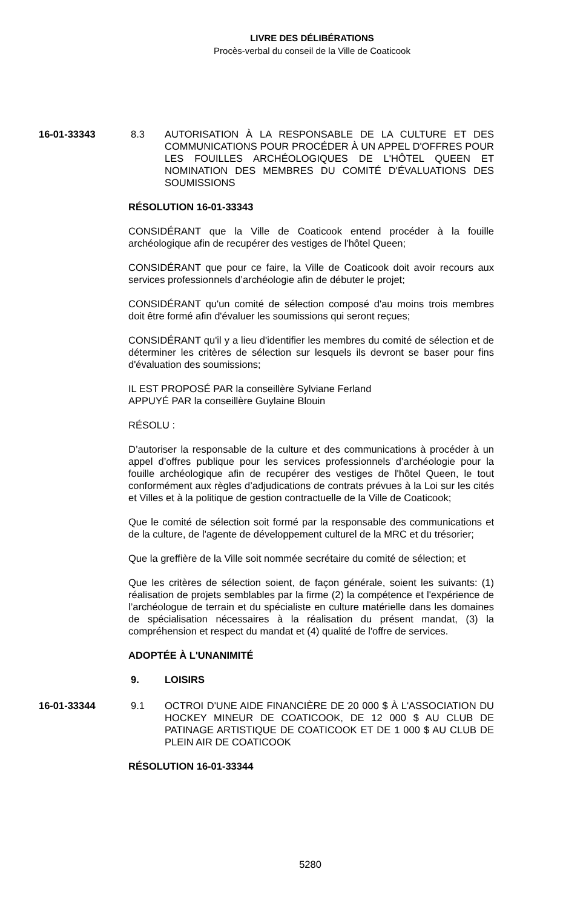LIVRE DES DÉLIBÉRATIONS
Procès-verbal du conseil de la Ville de Coaticook
16-01-33343 8.3 AUTORISATION À LA RESPONSABLE DE LA CULTURE ET DES COMMUNICATIONS POUR PROCÉDER À UN APPEL D'OFFRES POUR LES FOUILLES ARCHÉOLOGIQUES DE L'HÔTEL QUEEN ET NOMINATION DES MEMBRES DU COMITÉ D'ÉVALUATIONS DES SOUMISSIONS
RÉSOLUTION 16-01-33343
CONSIDÉRANT que la Ville de Coaticook entend procéder à la fouille archéologique afin de recupérer des vestiges de l'hôtel Queen;
CONSIDÉRANT que pour ce faire, la Ville de Coaticook doit avoir recours aux services professionnels d’archéologie afin de débuter le projet;
CONSIDÉRANT qu'un comité de sélection composé d'au moins trois membres doit être formé afin d'évaluer les soumissions qui seront reçues;
CONSIDÉRANT qu'il y a lieu d'identifier les membres du comité de sélection et de déterminer les critères de sélection sur lesquels ils devront se baser pour fins d'évaluation des soumissions;
IL EST PROPOSÉ PAR la conseillère Sylviane Ferland
APPUYÉ PAR la conseillère Guylaine Blouin
RÉSOLU :
D’autoriser la responsable de la culture et des communications à procéder à un appel d’offres publique pour les services professionnels d’archéologie pour la fouille archéologique afin de recupérer des vestiges de l'hôtel Queen, le tout conformément aux règles d’adjudications de contrats prévues à la Loi sur les cités et Villes et à la politique de gestion contractuelle de la Ville de Coaticook;
Que le comité de sélection soit formé par la responsable des communications et de la culture, de l'agente de développement culturel de la MRC et du trésorier;
Que la greffière de la Ville soit nommée secrétaire du comité de sélection; et
Que les critères de sélection soient, de façon générale, soient les suivants: (1) réalisation de projets semblables par la firme (2) la compétence et l'expérience de l’archéologue de terrain et du spécialiste en culture matérielle dans les domaines de spécialisation nécessaires à la réalisation du présent mandat, (3) la compréhension et respect du mandat et (4) qualité de l'offre de services.
ADOPTÉE À L'UNANIMITÉ
9. LOISIRS
16-01-33344 9.1 OCTROI D'UNE AIDE FINANCIÈRE DE 20 000 $ À L'ASSOCIATION DU HOCKEY MINEUR DE COATICOOK, DE 12 000 $ AU CLUB DE PATINAGE ARTISTIQUE DE COATICOOK ET DE 1 000 $ AU CLUB DE PLEIN AIR DE COATICOOK
RÉSOLUTION 16-01-33344
5280